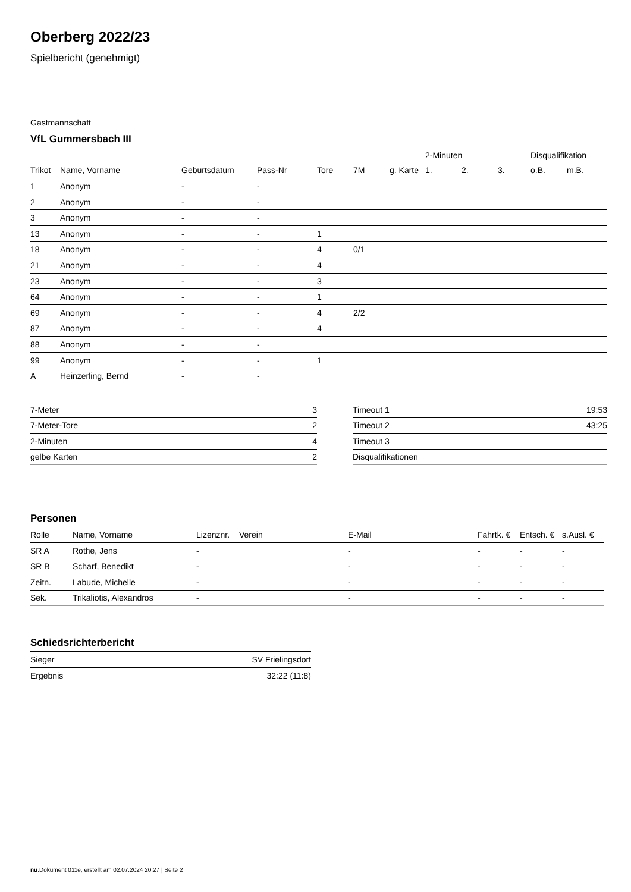Oberberg 2022/23
Spielbericht (genehmigt)
Gastmannschaft
VfL Gummersbach III
| | | | | | | | 2-Minuten | | | Disqualifikation | |
| --- | --- | --- | --- | --- | --- | --- | --- | --- | --- | --- | --- |
| Trikot | Name, Vorname | Geburtsdatum | Pass-Nr | Tore | 7M | g. Karte | 1. | 2. | 3. | o.B. | m.B. |
| 1 | Anonym | - | - | | | | | | | | |
| 2 | Anonym | - | - | | | | | | | | |
| 3 | Anonym | - | - | | | | | | | | |
| 13 | Anonym | - | - | 1 | | | | | | | |
| 18 | Anonym | - | - | 4 | 0/1 | | | | | | |
| 21 | Anonym | - | - | 4 | | | | | | | |
| 23 | Anonym | - | - | 3 | | | | | | | |
| 64 | Anonym | - | - | 1 | | | | | | | |
| 69 | Anonym | - | - | 4 | 2/2 | | | | | | |
| 87 | Anonym | - | - | 4 | | | | | | | |
| 88 | Anonym | - | - | | | | | | | | |
| 99 | Anonym | - | - | 1 | | | | | | | |
| A | Heinzerling, Bernd | - | - | | | | | | | | |
| 7-Meter | 3 |
| 7-Meter-Tore | 2 |
| 2-Minuten | 4 |
| gelbe Karten | 2 |
| Timeout 1 | 19:53 |
| Timeout 2 | 43:25 |
| Timeout 3 | |
| Disqualifikationen | |
Personen
| Rolle | Name, Vorname | Lizenznr. | Verein | E-Mail | Fahrtk. € | Entsch. € | s.Ausl. € |
| --- | --- | --- | --- | --- | --- | --- | --- |
| SR A | Rothe, Jens | - | | - | - | - | - |
| SR B | Scharf, Benedikt | - | | - | - | - | - |
| Zeitn. | Labude, Michelle | - | | - | - | - | - |
| Sek. | Trikaliotis, Alexandros | - | | - | - | - | - |
Schiedsrichterbericht
| Sieger | SV Frielingsdorf |
| Ergebnis | 32:22 (11:8) |
nu.Dokument 011e, erstellt am 02.07.2024 20:27 | Seite 2